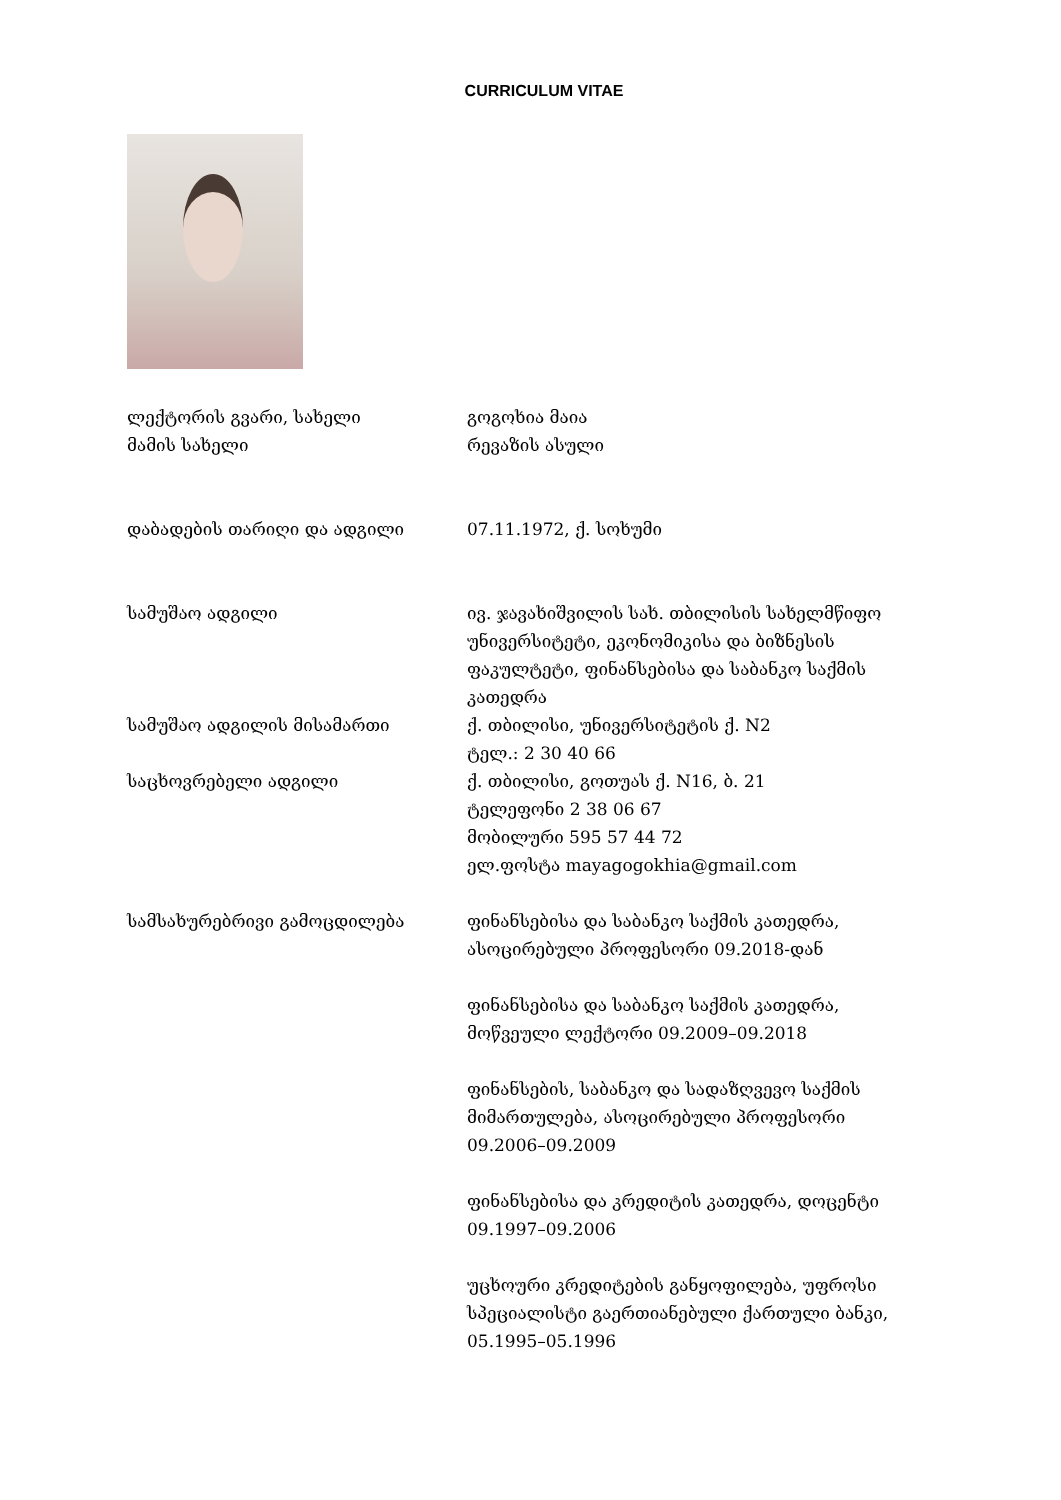CURRICULUM VITAE
| ლექტორის გვარი, სახელი | გოგოხია მაია |
| მამის სახელი | რევაზის ასული |
| დაბადების თარიღი და ადგილი | 07.11.1972, ქ. სოხუმი |
| სამუშაო ადგილი | ივ. ჯავახიშვილის სახ. თბილისის სახელმწიფო უნივერსიტეტი, ეკონომიკისა და ბიზნესის ფაკულტეტი, ფინანსებისა და საბანკო საქმის კათედრა |
| სამუშაო ადგილის მისამართი | ქ. თბილისი, უნივერსიტეტის ქ. N2 ტელ.: 2 30 40 66 |
| საცხოვრებელი ადგილი | ქ. თბილისი, გოთუას ქ. N16, ბ. 21 ტელეფონი 2 38 06 67 მობილური 595 57 44 72 ელ.ფოსტა mayagogokhia@gmail.com |
| სამსახურებრივი გამოცდილება | ფინანსებისა და საბანკო საქმის კათედრა, ასოცირებული პროფესორი 09.2018-დან ფინანსებისა და საბანკო საქმის კათედრა, მოწვეული ლექტორი 09.2009–09.2018 ფინანსების, საბანკო და სადაზღვევო საქმის მიმართულება, ასოცირებული პროფესორი 09.2006–09.2009 ფინანსებისა და კრედიტის კათედრა, დოცენტი 09.1997–09.2006 უცხოური კრედიტების განყოფილება, უფროსი სპეციალისტი გაერთიანებული ქართული ბანკი, 05.1995–05.1996 |